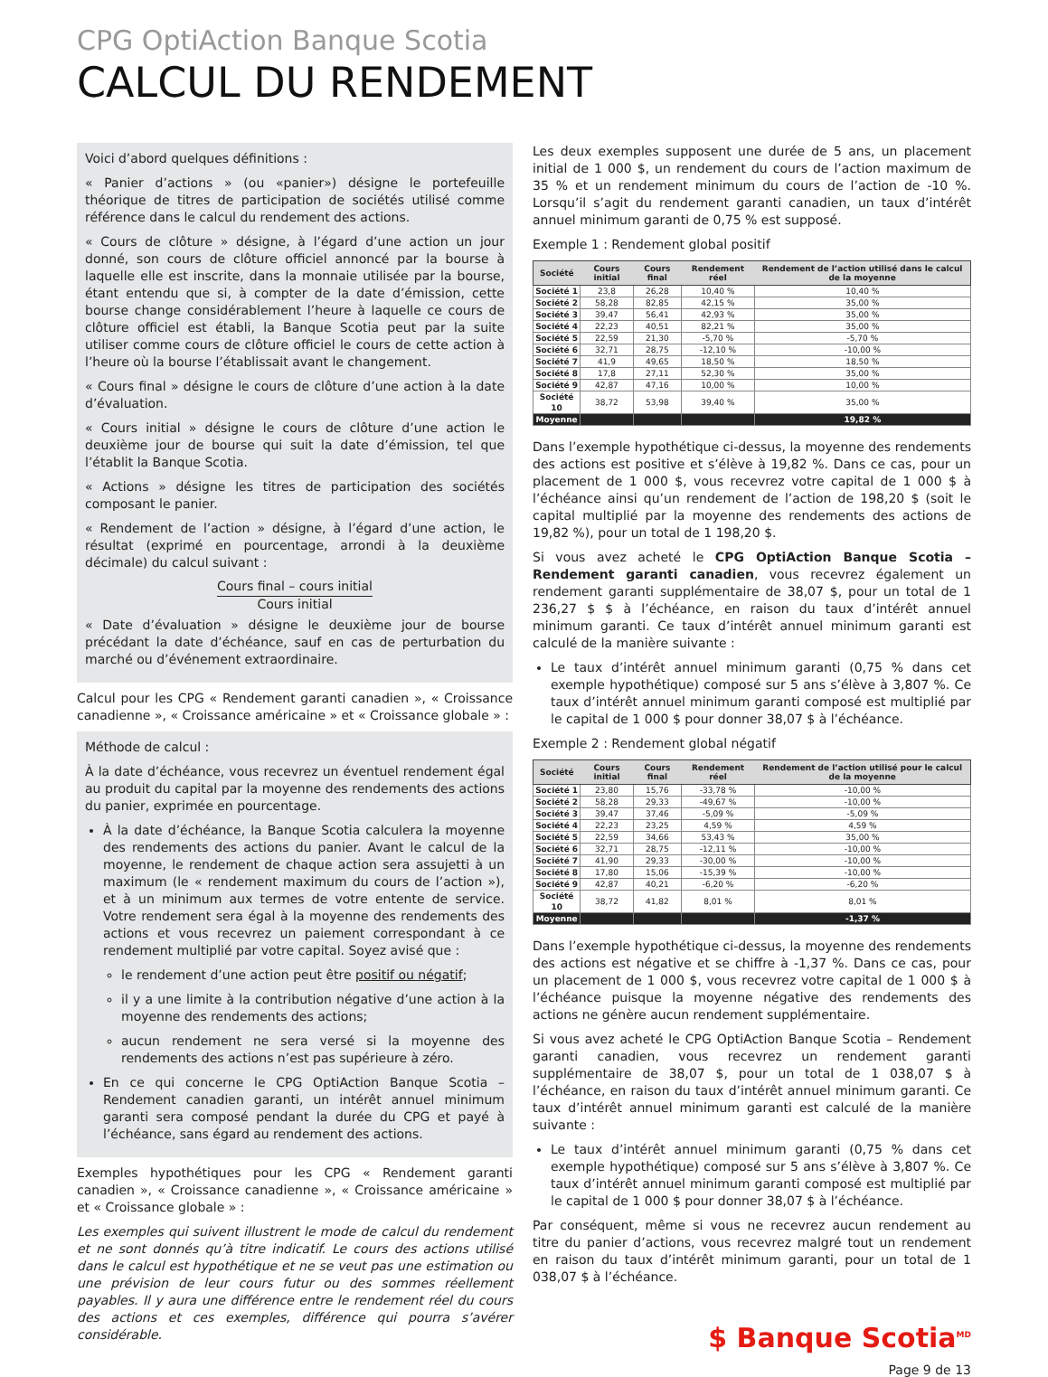CPG OptiAction Banque Scotia
CALCUL DU RENDEMENT
Voici d’abord quelques définitions :
« Panier d’actions » (ou «panier») désigne le portefeuille théorique de titres de participation de sociétés utilisé comme référence dans le calcul du rendement des actions.
« Cours de clôture » désigne, à l’égard d’une action un jour donné, son cours de clôture officiel annoncé par la bourse à laquelle elle est inscrite, dans la monnaie utilisée par la bourse, étant entendu que si, à compter de la date d’émission, cette bourse change considérablement l’heure à laquelle ce cours de clôture officiel est établi, la Banque Scotia peut par la suite utiliser comme cours de clôture officiel le cours de cette action à l’heure où la bourse l’établissait avant le changement.
« Cours final » désigne le cours de clôture d’une action à la date d’évaluation.
« Cours initial » désigne le cours de clôture d’une action le deuxième jour de bourse qui suit la date d’émission, tel que l’établit la Banque Scotia.
« Actions » désigne les titres de participation des sociétés composant le panier.
« Rendement de l’action » désigne, à l’égard d’une action, le résultat (exprimé en pourcentage, arrondi à la deuxième décimale) du calcul suivant :
Cours final – cours initial
Cours initial
« Date d’évaluation » désigne le deuxième jour de bourse précédant la date d’échéance, sauf en cas de perturbation du marché ou d’événement extraordinaire.
Calcul pour les CPG « Rendement garanti canadien », « Croissance canadienne », « Croissance américaine » et « Croissance globale » :
Méthode de calcul :
À la date d’échéance, vous recevrez un éventuel rendement égal au produit du capital par la moyenne des rendements des actions du panier, exprimée en pourcentage.
À la date d’échéance, la Banque Scotia calculera la moyenne des rendements des actions du panier. Avant le calcul de la moyenne, le rendement de chaque action sera assujetti à un maximum (le « rendement maximum du cours de l’action »), et à un minimum aux termes de votre entente de service. Votre rendement sera égal à la moyenne des rendements des actions et vous recevrez un paiement correspondant à ce rendement multiplié par votre capital. Soyez avisé que :
le rendement d’une action peut être positif ou négatif;
il y a une limite à la contribution négative d’une action à la moyenne des rendements des actions;
aucun rendement ne sera versé si la moyenne des rendements des actions n’est pas supérieure à zéro.
En ce qui concerne le CPG OptiAction Banque Scotia – Rendement canadien garanti, un intérêt annuel minimum garanti sera composé pendant la durée du CPG et payé à l’échéance, sans égard au rendement des actions.
Exemples hypothétiques pour les CPG « Rendement garanti canadien », « Croissance canadienne », « Croissance américaine » et « Croissance globale » :
Les exemples qui suivent illustrent le mode de calcul du rendement et ne sont donnés qu’à titre indicatif. Le cours des actions utilisé dans le calcul est hypothétique et ne se veut pas une estimation ou une prévision de leur cours futur ou des sommes réellement payables. Il y aura une différence entre le rendement réel du cours des actions et ces exemples, différence qui pourra s’avérer considérable.
Les deux exemples supposent une durée de 5 ans, un placement initial de 1 000 $, un rendement du cours de l’action maximum de 35 % et un rendement minimum du cours de l’action de -10 %. Lorsqu’il s’agit du rendement garanti canadien, un taux d’intérêt annuel minimum garanti de 0,75 % est supposé.
Exemple 1 : Rendement global positif
| Société | Cours initial | Cours final | Rendement réel | Rendement de l’action utilisé dans le calcul de la moyenne |
| --- | --- | --- | --- | --- |
| Société 1 | 23,8 | 26,28 | 10,40 % | 10,40 % |
| Société 2 | 58,28 | 82,85 | 42,15 % | 35,00 % |
| Société 3 | 39,47 | 56,41 | 42,93 % | 35,00 % |
| Société 4 | 22,23 | 40,51 | 82,21 % | 35,00 % |
| Société 5 | 22,59 | 21,30 | -5,70 % | -5,70 % |
| Société 6 | 32,71 | 28,75 | -12,10 % | -10,00 % |
| Société 7 | 41,9 | 49,65 | 18,50 % | 18,50 % |
| Société 8 | 17,8 | 27,11 | 52,30 % | 35,00 % |
| Société 9 | 42,87 | 47,16 | 10,00 % | 10,00 % |
| Société 10 | 38,72 | 53,98 | 39,40 % | 35,00 % |
| Moyenne | | | | 19,82 % |
Dans l’exemple hypothétique ci-dessus, la moyenne des rendements des actions est positive et s’élève à 19,82 %. Dans ce cas, pour un placement de 1 000 $, vous recevrez votre capital de 1 000 $ à l’échéance ainsi qu’un rendement de l’action de 198,20 $ (soit le capital multiplié par la moyenne des rendements des actions de 19,82 %), pour un total de 1 198,20 $.
Si vous avez acheté le CPG OptiAction Banque Scotia – Rendement garanti canadien, vous recevrez également un rendement garanti supplémentaire de 38,07 $, pour un total de 1 236,27 $ $ à l’échéance, en raison du taux d’intérêt annuel minimum garanti. Ce taux d’intérêt annuel minimum garanti est calculé de la manière suivante :
Le taux d’intérêt annuel minimum garanti (0,75 % dans cet exemple hypothétique) composé sur 5 ans s’élève à 3,807 %. Ce taux d’intérêt annuel minimum garanti composé est multiplié par le capital de 1 000 $ pour donner 38,07 $ à l’échéance.
Exemple 2 : Rendement global négatif
| Société | Cours initial | Cours final | Rendement réel | Rendement de l’action utilisé pour le calcul de la moyenne |
| --- | --- | --- | --- | --- |
| Société 1 | 23,80 | 15,76 | -33,78 % | -10,00 % |
| Société 2 | 58,28 | 29,33 | -49,67 % | -10,00 % |
| Société 3 | 39,47 | 37,46 | -5,09 % | -5,09 % |
| Société 4 | 22,23 | 23,25 | 4,59 % | 4,59 % |
| Société 5 | 22,59 | 34,66 | 53,43 % | 35,00 % |
| Société 6 | 32,71 | 28,75 | -12,11 % | -10,00 % |
| Société 7 | 41,90 | 29,33 | -30,00 % | -10,00 % |
| Société 8 | 17,80 | 15,06 | -15,39 % | -10,00 % |
| Société 9 | 42,87 | 40,21 | -6,20 % | -6,20 % |
| Société 10 | 38,72 | 41,82 | 8,01 % | 8,01 % |
| Moyenne | | | | -1,37 % |
Dans l’exemple hypothétique ci-dessus, la moyenne des rendements des actions est négative et se chiffre à -1,37 %. Dans ce cas, pour un placement de 1 000 $, vous recevrez votre capital de 1 000 $ à l’échéance puisque la moyenne négative des rendements des actions ne génère aucun rendement supplémentaire.
Si vous avez acheté le CPG OptiAction Banque Scotia – Rendement garanti canadien, vous recevrez un rendement garanti supplémentaire de 38,07 $, pour un total de 1 038,07 $ à l’échéance, en raison du taux d’intérêt annuel minimum garanti. Ce taux d’intérêt annuel minimum garanti est calculé de la manière suivante :
Le taux d’intérêt annuel minimum garanti (0,75 % dans cet exemple hypothétique) composé sur 5 ans s’élève à 3,807 %. Ce taux d’intérêt annuel minimum garanti composé est multiplié par le capital de 1 000 $ pour donner 38,07 $ à l’échéance.
Par conséquent, même si vous ne recevrez aucun rendement au titre du panier d’actions, vous recevrez malgré tout un rendement en raison du taux d’intérêt minimum garanti, pour un total de 1 038,07 $ à l’échéance.
$ Banque Scotia<sup>MD</sup>
Page 9 de 13